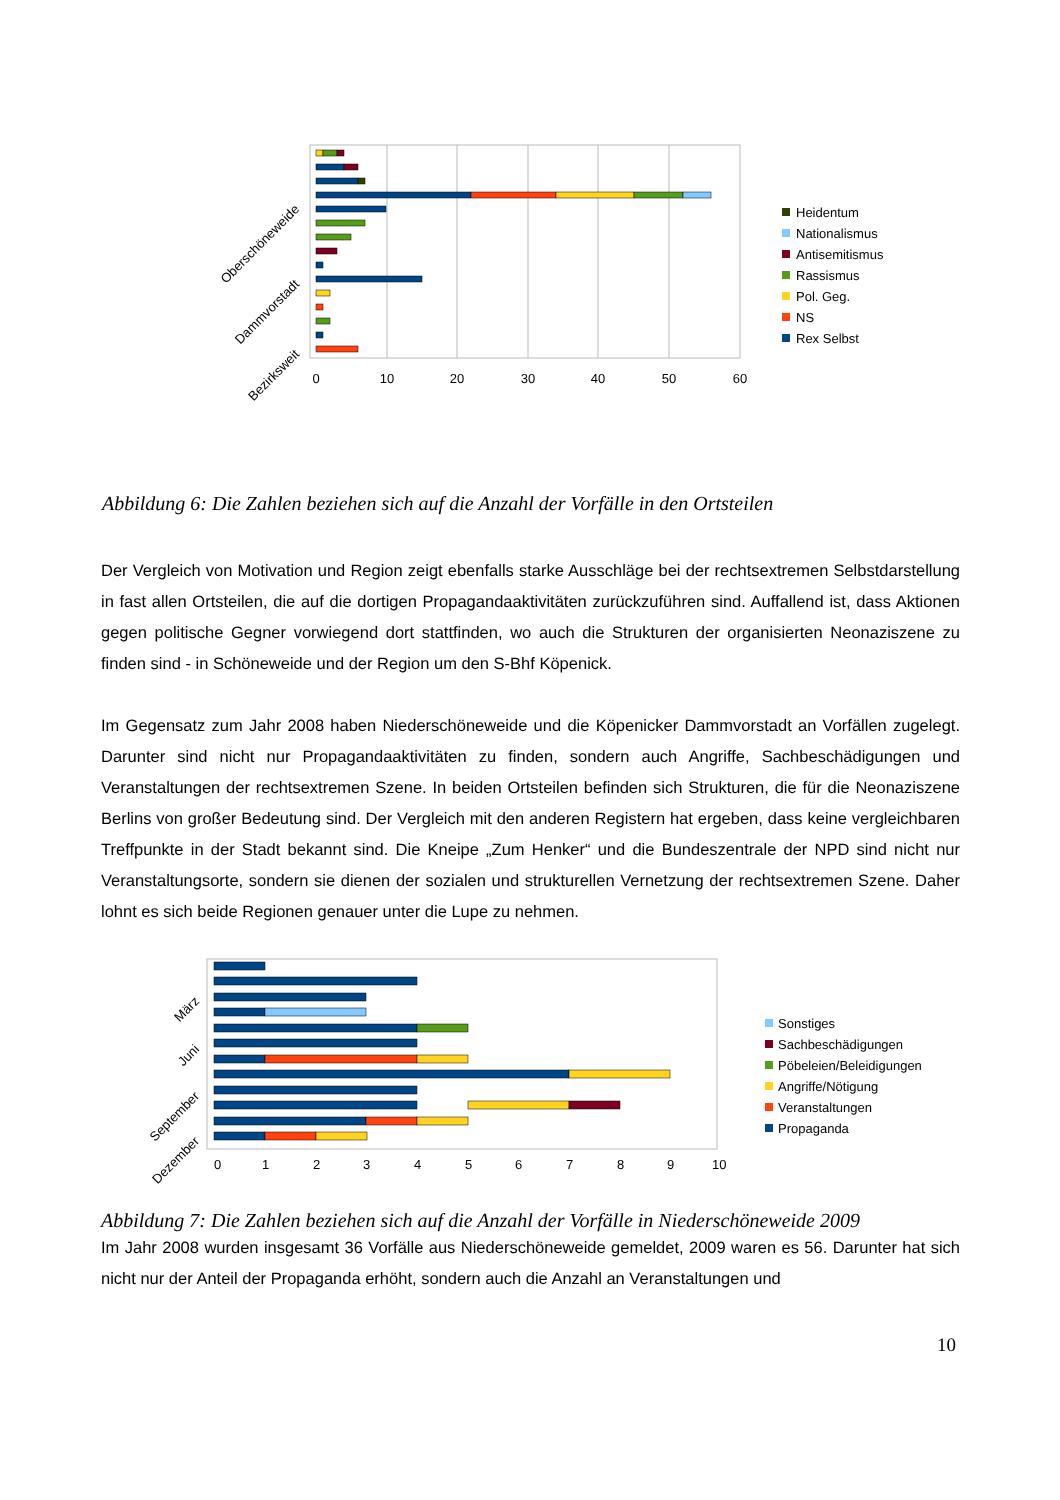0
10
20
30
40
50
60
Oberschöneweide
Dammvorstadt
Bezirksweit
Heidentum
Nationalismus
Antisemitismus
Rassismus
Pol. Geg.
NS
Rex Selbst
Abbildung 6: Die Zahlen beziehen sich auf die Anzahl der Vorfälle in den Ortsteilen
Der Vergleich von Motivation und Region zeigt ebenfalls starke Ausschläge bei der rechtsextremen Selbstdarstellung in fast allen Ortsteilen, die auf die dortigen Propagandaaktivitäten zurückzuführen sind. Auffallend ist, dass Aktionen gegen politische Gegner vorwiegend dort stattfinden, wo auch die Strukturen der organisierten Neonaziszene zu finden sind - in Schöneweide und der Region um den S-Bhf Köpenick.
Im Gegensatz zum Jahr 2008 haben Niederschöneweide und die Köpenicker Dammvorstadt an Vorfällen zugelegt. Darunter sind nicht nur Propagandaaktivitäten zu finden, sondern auch Angriffe, Sachbeschädigungen und Veranstaltungen der rechtsextremen Szene. In beiden Ortsteilen befinden sich Strukturen, die für die Neonaziszene Berlins von großer Bedeutung sind. Der Vergleich mit den anderen Registern hat ergeben, dass keine vergleichbaren Treffpunkte in der Stadt bekannt sind. Die Kneipe „Zum Henker“ und die Bundeszentrale der NPD sind nicht nur Veranstaltungsorte, sondern sie dienen der sozialen und strukturellen Vernetzung der rechtsextremen Szene. Daher lohnt es sich beide Regionen genauer unter die Lupe zu nehmen.
0
1
2
3
4
5
6
7
8
9
10
März
Juni
September
Dezember
Sonstiges
Sachbeschädigungen
Pöbeleien/Beleidigungen
Angriffe/Nötigung
Veranstaltungen
Propaganda
Abbildung 7: Die Zahlen beziehen sich auf die Anzahl der Vorfälle in Niederschöneweide 2009
Im Jahr 2008 wurden insgesamt 36 Vorfälle aus Niederschöneweide gemeldet, 2009 waren es 56. Darunter hat sich nicht nur der Anteil der Propaganda erhöht, sondern auch die Anzahl an Veranstaltungen und
10